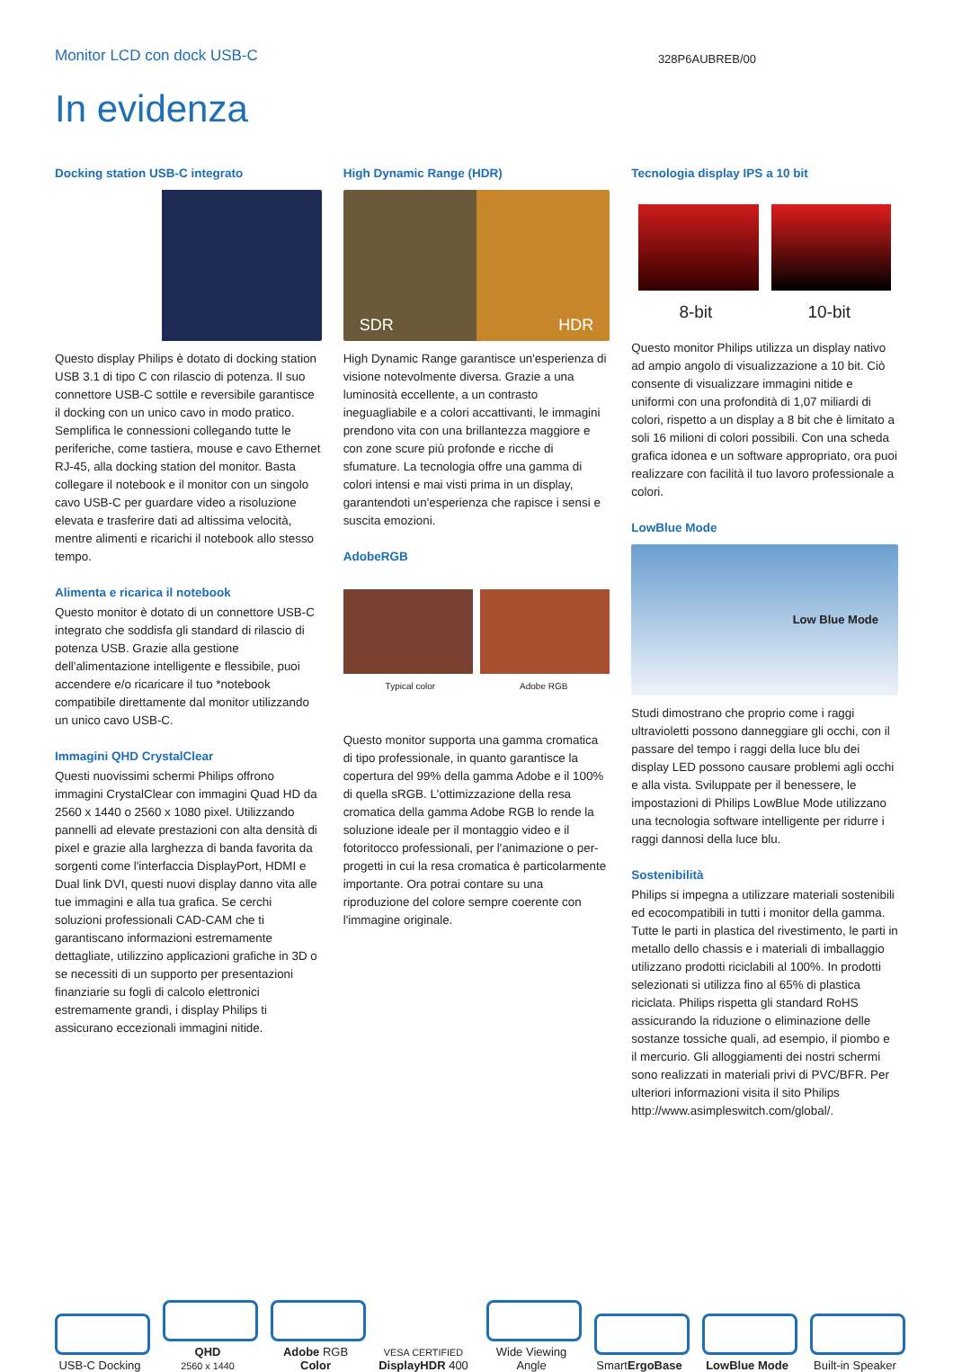Monitor LCD con dock USB-C
328P6AUBREB/00
In evidenza
Docking station USB-C integrato
Questo display Philips è dotato di docking station USB 3.1 di tipo C con rilascio di potenza. Il suo connettore USB-C sottile e reversibile garantisce il docking con un unico cavo in modo pratico. Semplifica le connessioni collegando tutte le periferiche, come tastiera, mouse e cavo Ethernet RJ-45, alla docking station del monitor. Basta collegare il notebook e il monitor con un singolo cavo USB-C per guardare video a risoluzione elevata e trasferire dati ad altissima velocità, mentre alimenti e ricarichi il notebook allo stesso tempo.
Alimenta e ricarica il notebook
Questo monitor è dotato di un connettore USB-C integrato che soddisfa gli standard di rilascio di potenza USB. Grazie alla gestione dell'alimentazione intelligente e flessibile, puoi accendere e/o ricaricare il tuo *notebook compatibile direttamente dal monitor utilizzando un unico cavo USB-C.
Immagini QHD CrystalClear
Questi nuovissimi schermi Philips offrono immagini CrystalClear con immagini Quad HD da 2560 x 1440 o 2560 x 1080 pixel. Utilizzando pannelli ad elevate prestazioni con alta densità di pixel e grazie alla larghezza di banda favorita da sorgenti come l'interfaccia DisplayPort, HDMI e Dual link DVI, questi nuovi display danno vita alle tue immagini e alla tua grafica. Se cerchi soluzioni professionali CAD-CAM che ti garantiscano informazioni estremamente dettagliate, utilizzino applicazioni grafiche in 3D o se necessiti di un supporto per presentazioni finanziarie su fogli di calcolo elettronici estremamente grandi, i display Philips ti assicurano eccezionali immagini nitide.
High Dynamic Range (HDR)
SDR HDR
High Dynamic Range garantisce un'esperienza di visione notevolmente diversa. Grazie a una luminosità eccellente, a un contrasto ineguagliabile e a colori accattivanti, le immagini prendono vita con una brillantezza maggiore e con zone scure più profonde e ricche di sfumature. La tecnologia offre una gamma di colori intensi e mai visti prima in un display, garantendoti un'esperienza che rapisce i sensi e suscita emozioni.
AdobeRGB
Typical color Adobe RGB
Questo monitor supporta una gamma cromatica di tipo professionale, in quanto garantisce la copertura del 99% della gamma Adobe e il 100% di quella sRGB. L'ottimizzazione della resa cromatica della gamma Adobe RGB lo rende la soluzione ideale per il montaggio video e il fotoritocco professionali, per l'animazione o per-progetti in cui la resa cromatica è particolarmente importante. Ora potrai contare su una riproduzione del colore sempre coerente con l'immagine originale.
Tecnologia display IPS a 10 bit
8-bit 10-bit
Questo monitor Philips utilizza un display nativo ad ampio angolo di visualizzazione a 10 bit. Ciò consente di visualizzare immagini nitide e uniformi con una profondità di 1,07 miliardi di colori, rispetto a un display a 8 bit che è limitato a soli 16 milioni di colori possibili. Con una scheda grafica idonea e un software appropriato, ora puoi realizzare con facilità il tuo lavoro professionale a colori.
LowBlue Mode
Low Blue Mode
Studi dimostrano che proprio come i raggi ultravioletti possono danneggiare gli occhi, con il passare del tempo i raggi della luce blu dei display LED possono causare problemi agli occhi e alla vista. Sviluppate per il benessere, le impostazioni di Philips LowBlue Mode utilizzano una tecnologia software intelligente per ridurre i raggi dannosi della luce blu.
Sostenibilità
Philips si impegna a utilizzare materiali sostenibili ed ecocompatibili in tutti i monitor della gamma. Tutte le parti in plastica del rivestimento, le parti in metallo dello chassis e i materiali di imballaggio utilizzano prodotti riciclabili al 100%. In prodotti selezionati si utilizza fino al 65% di plastica riciclata. Philips rispetta gli standard RoHS assicurando la riduzione o eliminazione delle sostanze tossiche quali, ad esempio, il piombo e il mercurio. Gli alloggiamenti dei nostri schermi sono realizzati in materiali privi di PVC/BFR. Per ulteriori informazioni visita il sito Philips http://www.asimpleswitch.com/global/.
USB-C Docking
QHD
2560 x 1440
Adobe RGB
Color
VESA CERTIFIED
DisplayHDR 400
Wide Viewing Angle
SmartErgoBase
LowBlue Mode
Built-in Speaker